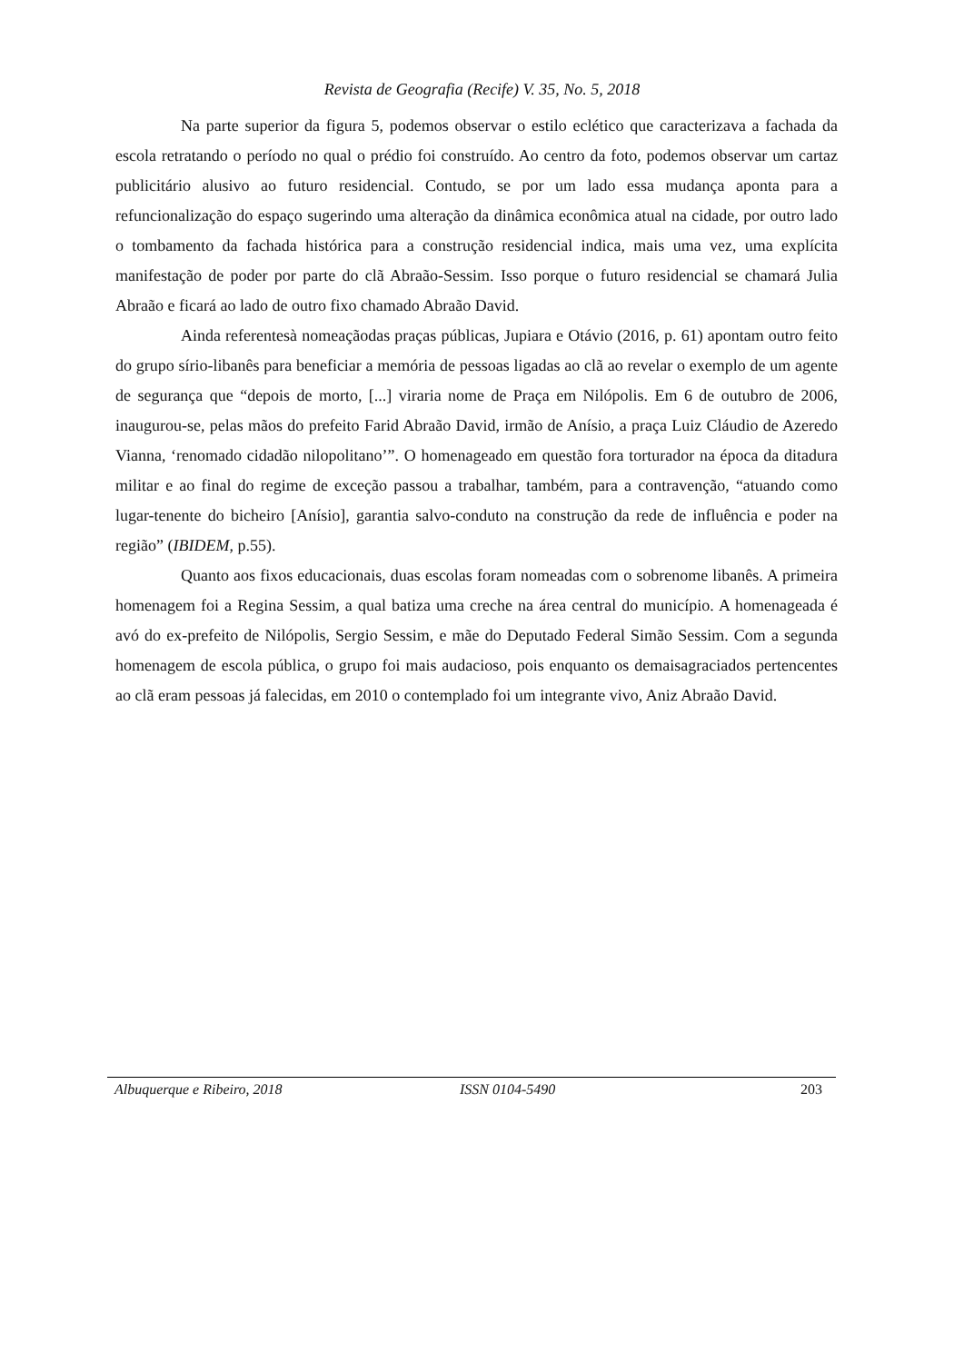Revista de Geografia (Recife) V. 35, No. 5, 2018
Na parte superior da figura 5, podemos observar o estilo eclético que caracterizava a fachada da escola retratando o período no qual o prédio foi construído. Ao centro da foto, podemos observar um cartaz publicitário alusivo ao futuro residencial. Contudo, se por um lado essa mudança aponta para a refuncionalização do espaço sugerindo uma alteração da dinâmica econômica atual na cidade, por outro lado o tombamento da fachada histórica para a construção residencial indica, mais uma vez, uma explícita manifestação de poder por parte do clã Abraão-Sessim. Isso porque o futuro residencial se chamará Julia Abraão e ficará ao lado de outro fixo chamado Abraão David.
Ainda referentesà nomeaçãodas praças públicas, Jupiara e Otávio (2016, p. 61) apontam outro feito do grupo sírio-libanês para beneficiar a memória de pessoas ligadas ao clã ao revelar o exemplo de um agente de segurança que “depois de morto, [...] viraria nome de Praça em Nilópolis. Em 6 de outubro de 2006, inaugurou-se, pelas mãos do prefeito Farid Abraão David, irmão de Anísio, a praça Luiz Cláudio de Azeredo Vianna, ‘renomado cidadão nilopolitano’”. O homenageado em questão fora torturador na época da ditadura militar e ao final do regime de exceção passou a trabalhar, também, para a contravenção, “atuando como lugar-tenente do bicheiro [Anísio], garantia salvo-conduto na construção da rede de influência e poder na região” (IBIDEM, p.55).
Quanto aos fixos educacionais, duas escolas foram nomeadas com o sobrenome libanês. A primeira homenagem foi a Regina Sessim, a qual batiza uma creche na área central do município. A homenageada é avó do ex-prefeito de Nilópolis, Sergio Sessim, e mãe do Deputado Federal Simão Sessim. Com a segunda homenagem de escola pública, o grupo foi mais audacioso, pois enquanto os demaisagraciados pertencentes ao clã eram pessoas já falecidas, em 2010 o contemplado foi um integrante vivo, Aniz Abraão David.
Albuquerque e Ribeiro, 2018 ISSN 0104-5490 203